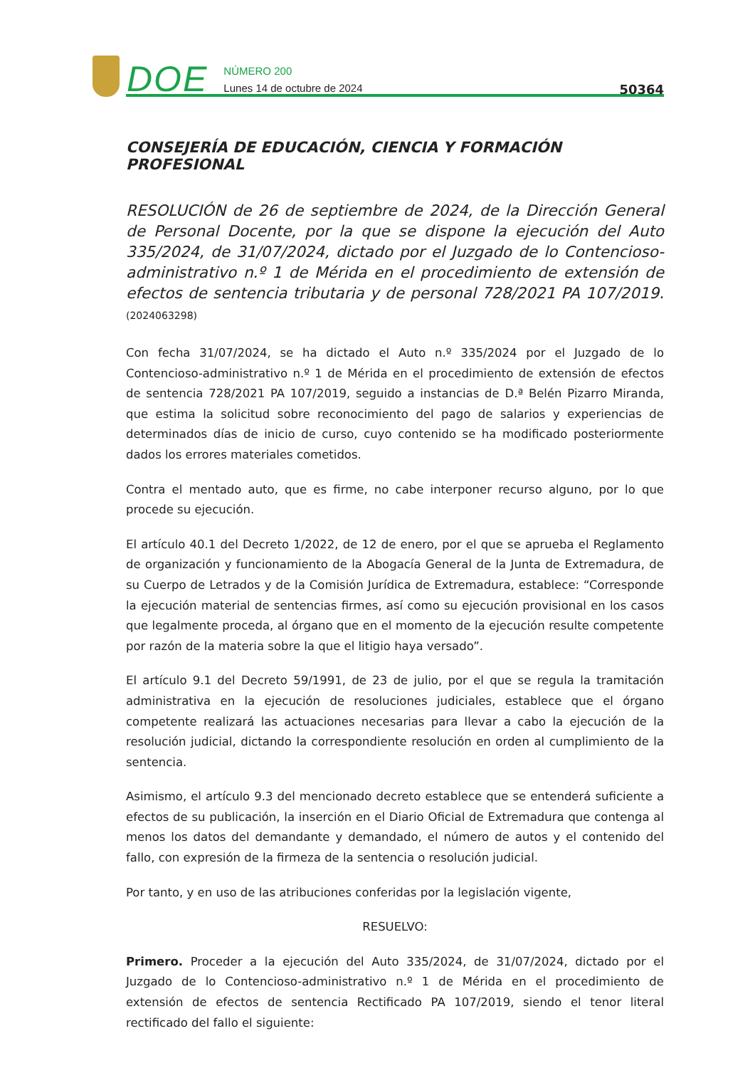DOE
NÚMERO 200
Lunes 14 de octubre de 2024
50364
CONSEJERÍA DE EDUCACIÓN, CIENCIA Y FORMACIÓN PROFESIONAL
RESOLUCIÓN de 26 de septiembre de 2024, de la Dirección General de Personal Docente, por la que se dispone la ejecución del Auto 335/2024, de 31/07/2024, dictado por el Juzgado de lo Contencioso-administrativo n.º 1 de Mérida en el procedimiento de extensión de efectos de sentencia tributaria y de personal 728/2021 PA 107/2019. (2024063298)
Con fecha 31/07/2024, se ha dictado el Auto n.º 335/2024 por el Juzgado de lo Contencioso-administrativo n.º 1 de Mérida en el procedimiento de extensión de efectos de sentencia 728/2021 PA 107/2019, seguido a instancias de D.ª Belén Pizarro Miranda, que estima la solicitud sobre reconocimiento del pago de salarios y experiencias de determinados días de inicio de curso, cuyo contenido se ha modificado posteriormente dados los errores materiales cometidos.
Contra el mentado auto, que es firme, no cabe interponer recurso alguno, por lo que procede su ejecución.
El artículo 40.1 del Decreto 1/2022, de 12 de enero, por el que se aprueba el Reglamento de organización y funcionamiento de la Abogacía General de la Junta de Extremadura, de su Cuerpo de Letrados y de la Comisión Jurídica de Extremadura, establece: “Corresponde la ejecución material de sentencias firmes, así como su ejecución provisional en los casos que legalmente proceda, al órgano que en el momento de la ejecución resulte competente por razón de la materia sobre la que el litigio haya versado”.
El artículo 9.1 del Decreto 59/1991, de 23 de julio, por el que se regula la tramitación administrativa en la ejecución de resoluciones judiciales, establece que el órgano competente realizará las actuaciones necesarias para llevar a cabo la ejecución de la resolución judicial, dictando la correspondiente resolución en orden al cumplimiento de la sentencia.
Asimismo, el artículo 9.3 del mencionado decreto establece que se entenderá suficiente a efectos de su publicación, la inserción en el Diario Oficial de Extremadura que contenga al menos los datos del demandante y demandado, el número de autos y el contenido del fallo, con expresión de la firmeza de la sentencia o resolución judicial.
Por tanto, y en uso de las atribuciones conferidas por la legislación vigente,
RESUELVO:
Primero. Proceder a la ejecución del Auto 335/2024, de 31/07/2024, dictado por el Juzgado de lo Contencioso-administrativo n.º 1 de Mérida en el procedimiento de extensión de efectos de sentencia Rectificado PA 107/2019, siendo el tenor literal rectificado del fallo el siguiente: